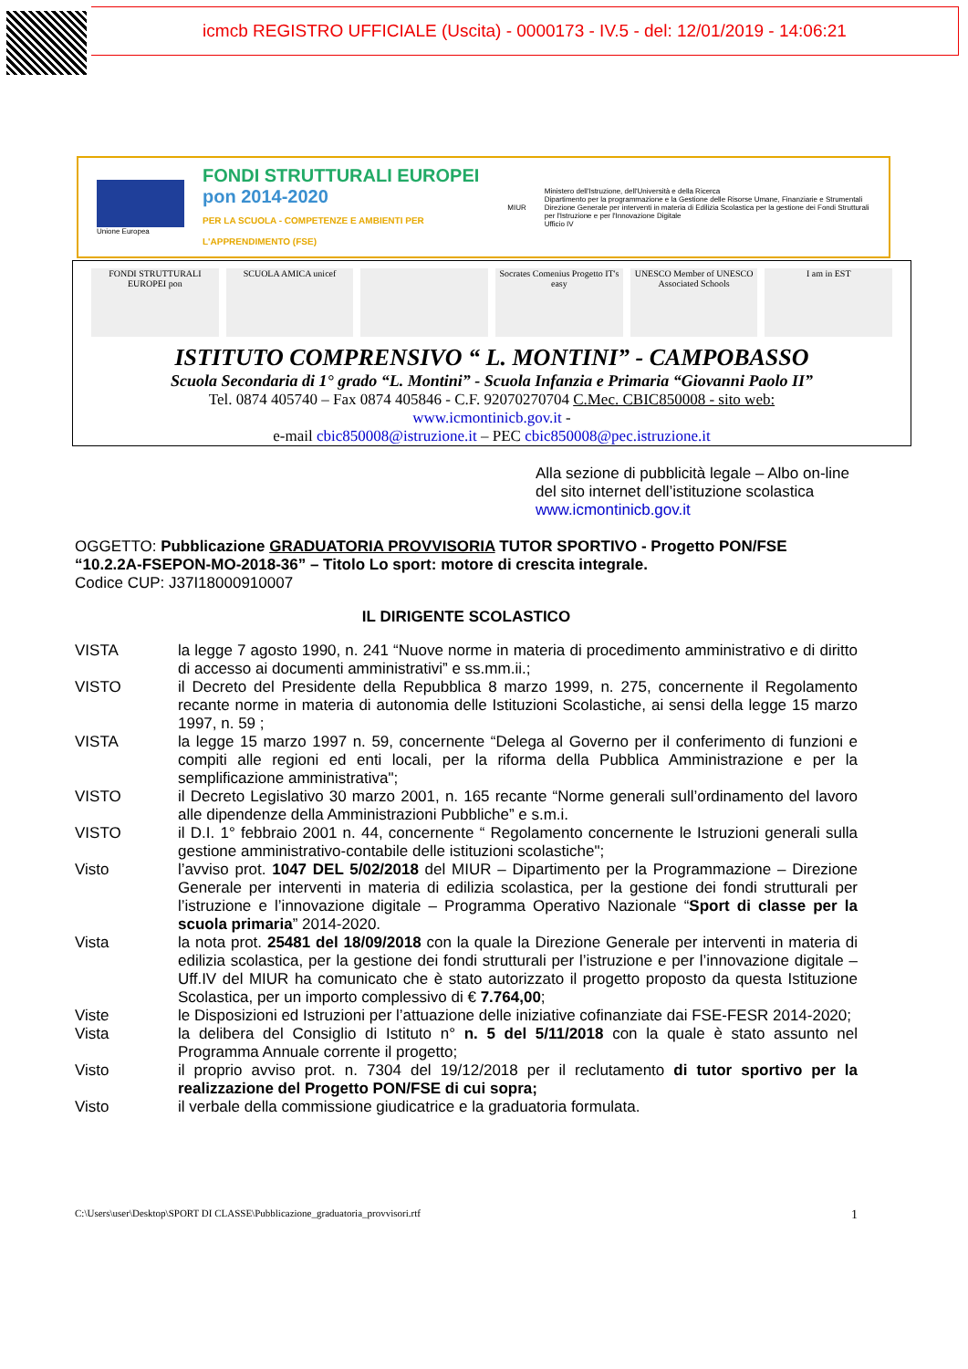icmcb REGISTRO UFFICIALE (Uscita) - 0000173 - IV.5 - del: 12/01/2019 - 14:06:21
Unione Europea
FONDI STRUTTURALI EUROPEI pon 2014-2020
PER LA SCUOLA - COMPETENZE E AMBIENTI PER L'APPRENDIMENTO (FSE)
MIUR
Ministero dell'Istruzione, dell'Università e della Ricerca
Dipartimento per la programmazione e la Gestione delle Risorse Umane, Finanziarie e Strumentali
Direzione Generale per interventi in materia di Edilizia Scolastica per la gestione dei Fondi Strutturali per l'Istruzione e per l'Innovazione Digitale
Ufficio IV
FONDI STRUTTURALI EUROPEI pon SCUOLA AMICA unicef Socrates Comenius Progetto IT's easy
UNESCO Member of UNESCO Associated Schools
I am in EST
ISTITUTO COMPRENSIVO “ L. MONTINI” - CAMPOBASSO
Scuola Secondaria di 1° grado “L. Montini” - Scuola Infanzia e Primaria “Giovanni Paolo II”
Tel. 0874 405740 – Fax 0874 405846 - C.F. 92070270704 C.Mec. CBIC850008 - sito web:
www.icmontinicb.gov.it -
e-mail cbic850008@istruzione.it – PEC cbic850008@pec.istruzione.it
Alla sezione di pubblicità legale – Albo on-line del sito internet dell’istituzione scolastica www.icmontinicb.gov.it
OGGETTO: Pubblicazione GRADUATORIA PROVVISORIA TUTOR SPORTIVO - Progetto PON/FSE “10.2.2A-FSEPON-MO-2018-36” – Titolo Lo sport: motore di crescita integrale.
Codice CUP: J37I18000910007
IL DIRIGENTE SCOLASTICO
VISTA la legge 7 agosto 1990, n. 241 “Nuove norme in materia di procedimento amministrativo e di diritto di accesso ai documenti amministrativi” e ss.mm.ii.;
VISTO il Decreto del Presidente della Repubblica 8 marzo 1999, n. 275, concernente il Regolamento recante norme in materia di autonomia delle Istituzioni Scolastiche, ai sensi della legge 15 marzo 1997, n. 59 ;
VISTA la legge 15 marzo 1997 n. 59, concernente “Delega al Governo per il conferimento di funzioni e compiti alle regioni ed enti locali, per la riforma della Pubblica Amministrazione e per la semplificazione amministrativa";
VISTO il Decreto Legislativo 30 marzo 2001, n. 165 recante “Norme generali sull’ordinamento del lavoro alle dipendenze della Amministrazioni Pubbliche” e s.m.i.
VISTO il D.I. 1° febbraio 2001 n. 44, concernente “ Regolamento concernente le Istruzioni generali sulla gestione amministrativo-contabile delle istituzioni scolastiche";
Visto l’avviso prot. 1047 DEL 5/02/2018 del MIUR – Dipartimento per la Programmazione – Direzione Generale per interventi in materia di edilizia scolastica, per la gestione dei fondi strutturali per l’istruzione e l’innovazione digitale – Programma Operativo Nazionale “Sport di classe per la scuola primaria” 2014-2020.
Vista la nota prot. 25481 del 18/09/2018 con la quale la Direzione Generale per interventi in materia di edilizia scolastica, per la gestione dei fondi strutturali per l’istruzione e per l’innovazione digitale – Uff.IV del MIUR ha comunicato che è stato autorizzato il progetto proposto da questa Istituzione Scolastica, per un importo complessivo di € 7.764,00;
Viste le Disposizioni ed Istruzioni per l’attuazione delle iniziative cofinanziate dai FSE-FESR 2014-2020;
Vista la delibera del Consiglio di Istituto n° n. 5 del 5/11/2018 con la quale è stato assunto nel Programma Annuale corrente il progetto;
Visto il proprio avviso prot. n. 7304 del 19/12/2018 per il reclutamento di tutor sportivo per la realizzazione del Progetto PON/FSE di cui sopra;
Visto il verbale della commissione giudicatrice e la graduatoria formulata.
C:\Users\user\Desktop\SPORT DI CLASSE\Pubblicazione_graduatoria_provvisori.rtf 1